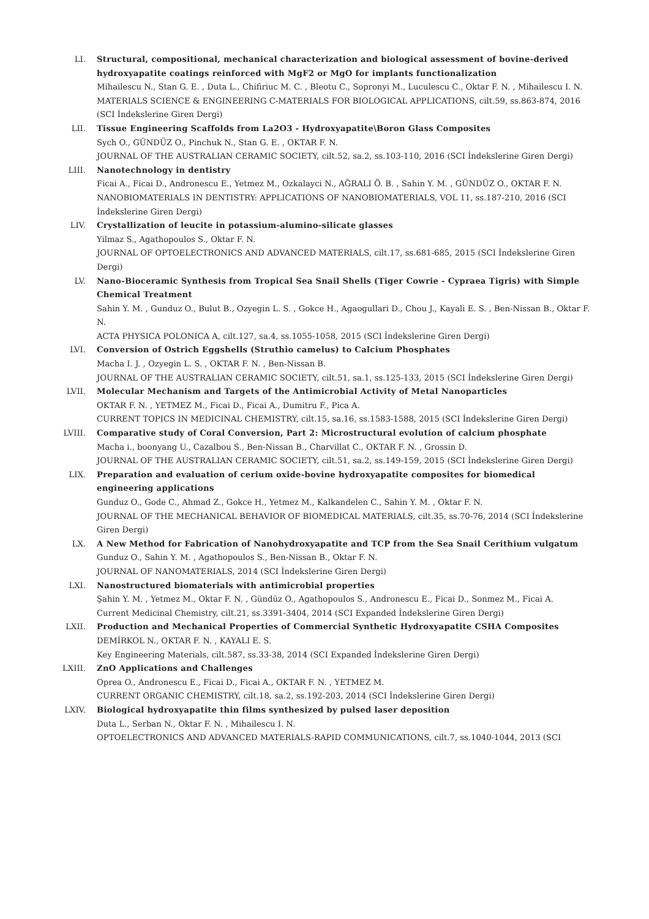LI. Structural, compositional, mechanical characterization and biological assessment of bovine-derived hydroxyapatite coatings reinforced with MgF2 or MgO for implants functionalization
Mihailescu N., Stan G. E. , Duta L., Chifiriuc M. C. , Bleotu C., Sopronyi M., Luculescu C., Oktar F. N. , Mihailescu I. N.
MATERIALS SCIENCE & ENGINEERING C-MATERIALS FOR BIOLOGICAL APPLICATIONS, cilt.59, ss.863-874, 2016 (SCI İndekslerine Giren Dergi)
LII. Tissue Engineering Scaffolds from La2O3 - Hydroxyapatite\Boron Glass Composites
Sych O., GÜNDÜZ O., Pinchuk N., Stan G. E. , OKTAR F. N.
JOURNAL OF THE AUSTRALIAN CERAMIC SOCIETY, cilt.52, sa.2, ss.103-110, 2016 (SCI İndekslerine Giren Dergi)
LIII. Nanotechnology in dentistry
Ficai A., Ficai D., Andronescu E., Yetmez M., Ozkalayci N., AĞRALI Ö. B. , Sahin Y. M. , GÜNDÜZ O., OKTAR F. N.
NANOBIOMATERIALS IN DENTISTRY: APPLICATIONS OF NANOBIOMATERIALS, VOL 11, ss.187-210, 2016 (SCI İndekslerine Giren Dergi)
LIV. Crystallization of leucite in potassium-alumino-silicate glasses
Yilmaz S., Agathopoulos S., Oktar F. N.
JOURNAL OF OPTOELECTRONICS AND ADVANCED MATERIALS, cilt.17, ss.681-685, 2015 (SCI İndekslerine Giren Dergi)
LV. Nano-Bioceramic Synthesis from Tropical Sea Snail Shells (Tiger Cowrie - Cypraea Tigris) with Simple Chemical Treatment
Sahin Y. M. , Gunduz O., Bulut B., Ozyegin L. S. , Gokce H., Agaogullari D., Chou J., Kayali E. S. , Ben-Nissan B., Oktar F. N.
ACTA PHYSICA POLONICA A, cilt.127, sa.4, ss.1055-1058, 2015 (SCI İndekslerine Giren Dergi)
LVI. Conversion of Ostrich Eggshells (Struthio camelus) to Calcium Phosphates
Macha I. J. , Ozyegin L. S. , OKTAR F. N. , Ben-Nissan B.
JOURNAL OF THE AUSTRALIAN CERAMIC SOCIETY, cilt.51, sa.1, ss.125-133, 2015 (SCI İndekslerine Giren Dergi)
LVII. Molecular Mechanism and Targets of the Antimicrobial Activity of Metal Nanoparticles
OKTAR F. N. , YETMEZ M., Ficai D., Ficai A., Dumitru F., Pica A.
CURRENT TOPICS IN MEDICINAL CHEMISTRY, cilt.15, sa.16, ss.1583-1588, 2015 (SCI İndekslerine Giren Dergi)
LVIII. Comparative study of Coral Conversion, Part 2: Microstructural evolution of calcium phosphate
Macha i., boonyang U., Cazalbou S., Ben-Nissan B., Charvillat C., OKTAR F. N. , Grossin D.
JOURNAL OF THE AUSTRALIAN CERAMIC SOCIETY, cilt.51, sa.2, ss.149-159, 2015 (SCI İndekslerine Giren Dergi)
LIX. Preparation and evaluation of cerium oxide-bovine hydroxyapatite composites for biomedical engineering applications
Gunduz O., Gode C., Ahmad Z., Gokce H., Yetmez M., Kalkandelen C., Sahin Y. M. , Oktar F. N.
JOURNAL OF THE MECHANICAL BEHAVIOR OF BIOMEDICAL MATERIALS, cilt.35, ss.70-76, 2014 (SCI İndekslerine Giren Dergi)
LX. A New Method for Fabrication of Nanohydroxyapatite and TCP from the Sea Snail Cerithium vulgatum
Gunduz O., Sahin Y. M. , Agathopoulos S., Ben-Nissan B., Oktar F. N.
JOURNAL OF NANOMATERIALS, 2014 (SCI İndekslerine Giren Dergi)
LXI. Nanostructured biomaterials with antimicrobial properties
Şahin Y. M. , Yetmez M., Oktar F. N. , Gündüz O., Agathopoulos S., Andronescu E., Ficai D., Sonmez M., Ficai A.
Current Medicinal Chemistry, cilt.21, ss.3391-3404, 2014 (SCI Expanded İndekslerine Giren Dergi)
LXII. Production and Mechanical Properties of Commercial Synthetic Hydroxyapatite CSHA Composites
DEMİRKOL N., OKTAR F. N. , KAYALI E. S.
Key Engineering Materials, cilt.587, ss.33-38, 2014 (SCI Expanded İndekslerine Giren Dergi)
LXIII. ZnO Applications and Challenges
Oprea O., Andronescu E., Ficai D., Ficai A., OKTAR F. N. , YETMEZ M.
CURRENT ORGANIC CHEMISTRY, cilt.18, sa.2, ss.192-203, 2014 (SCI İndekslerine Giren Dergi)
LXIV. Biological hydroxyapatite thin films synthesized by pulsed laser deposition
Duta L., Serban N., Oktar F. N. , Mihailescu I. N.
OPTOELECTRONICS AND ADVANCED MATERIALS-RAPID COMMUNICATIONS, cilt.7, ss.1040-1044, 2013 (SCI